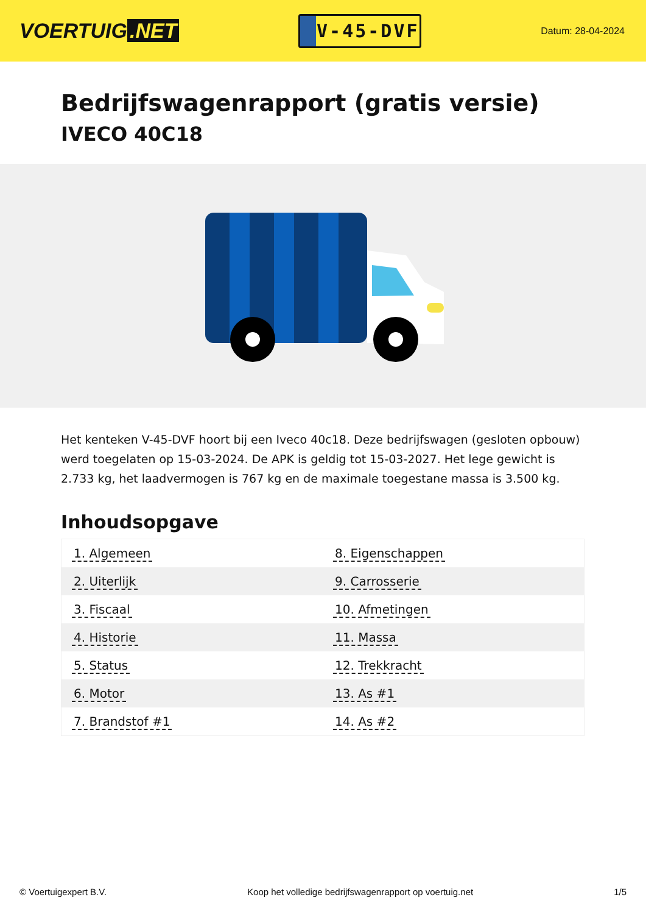VOERTUIG.NET
V-45-DVF
Datum: 28-04-2024
Bedrijfswagenrapport (gratis versie)
IVECO 40C18
Het kenteken V-45-DVF hoort bij een Iveco 40c18. Deze bedrijfswagen (gesloten opbouw) werd toegelaten op 15-03-2024. De APK is geldig tot 15-03-2027. Het lege gewicht is 2.733 kg, het laadvermogen is 767 kg en de maximale toegestane massa is 3.500 kg.
Inhoudsopgave
| 1. Algemeen | 8. Eigenschappen |
| 2. Uiterlijk | 9. Carrosserie |
| 3. Fiscaal | 10. Afmetingen |
| 4. Historie | 11. Massa |
| 5. Status | 12. Trekkracht |
| 6. Motor | 13. As #1 |
| 7. Brandstof #1 | 14. As #2 |
© Voertuigexpert B.V. Koop het volledige bedrijfswagenrapport op voertuig.net 1/5